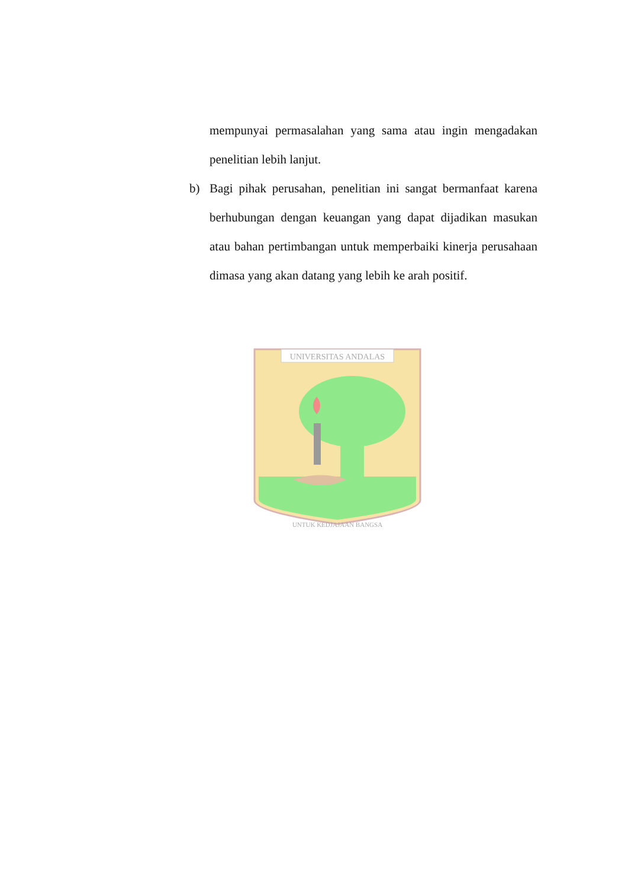mempunyai permasalahan yang sama atau ingin mengadakan penelitian lebih lanjut.
b) Bagi pihak perusahan, penelitian ini sangat bermanfaat karena berhubungan dengan keuangan yang dapat dijadikan masukan atau bahan pertimbangan untuk memperbaiki kinerja perusahaan dimasa yang akan datang yang lebih ke arah positif.
UNIVERSITAS ANDALAS
UNTUK KEDJAJAAN BANGSA